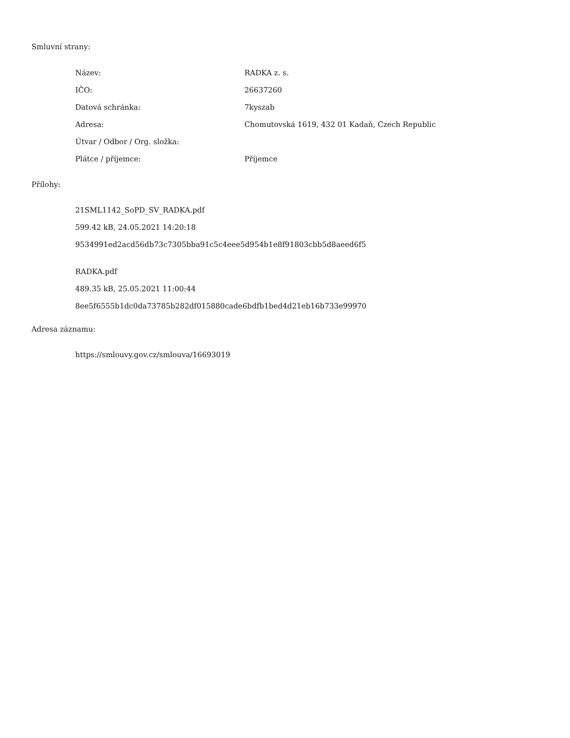Smluvní strany:
| Název: | RADKA z. s. |
| IČO: | 26637260 |
| Datová schránka: | 7kyszab |
| Adresa: | Chomutovská 1619, 432 01 Kadaň, Czech Republic |
| Útvar / Odbor / Org. složka: | |
| Plátce / příjemce: | Příjemce |
Přílohy:
21SML1142_SoPD_SV_RADKA.pdf
599.42 kB, 24.05.2021 14:20:18
9534991ed2acd56db73c7305bba91c5c4eee5d954b1e8f91803cbb5d8aeed6f5
RADKA.pdf
489.35 kB, 25.05.2021 11:00:44
8ee5f6555b1dc0da73785b282df015880cade6bdfb1bed4d21eb16b733e99970
Adresa záznamu:
https://smlouvy.gov.cz/smlouva/16693019